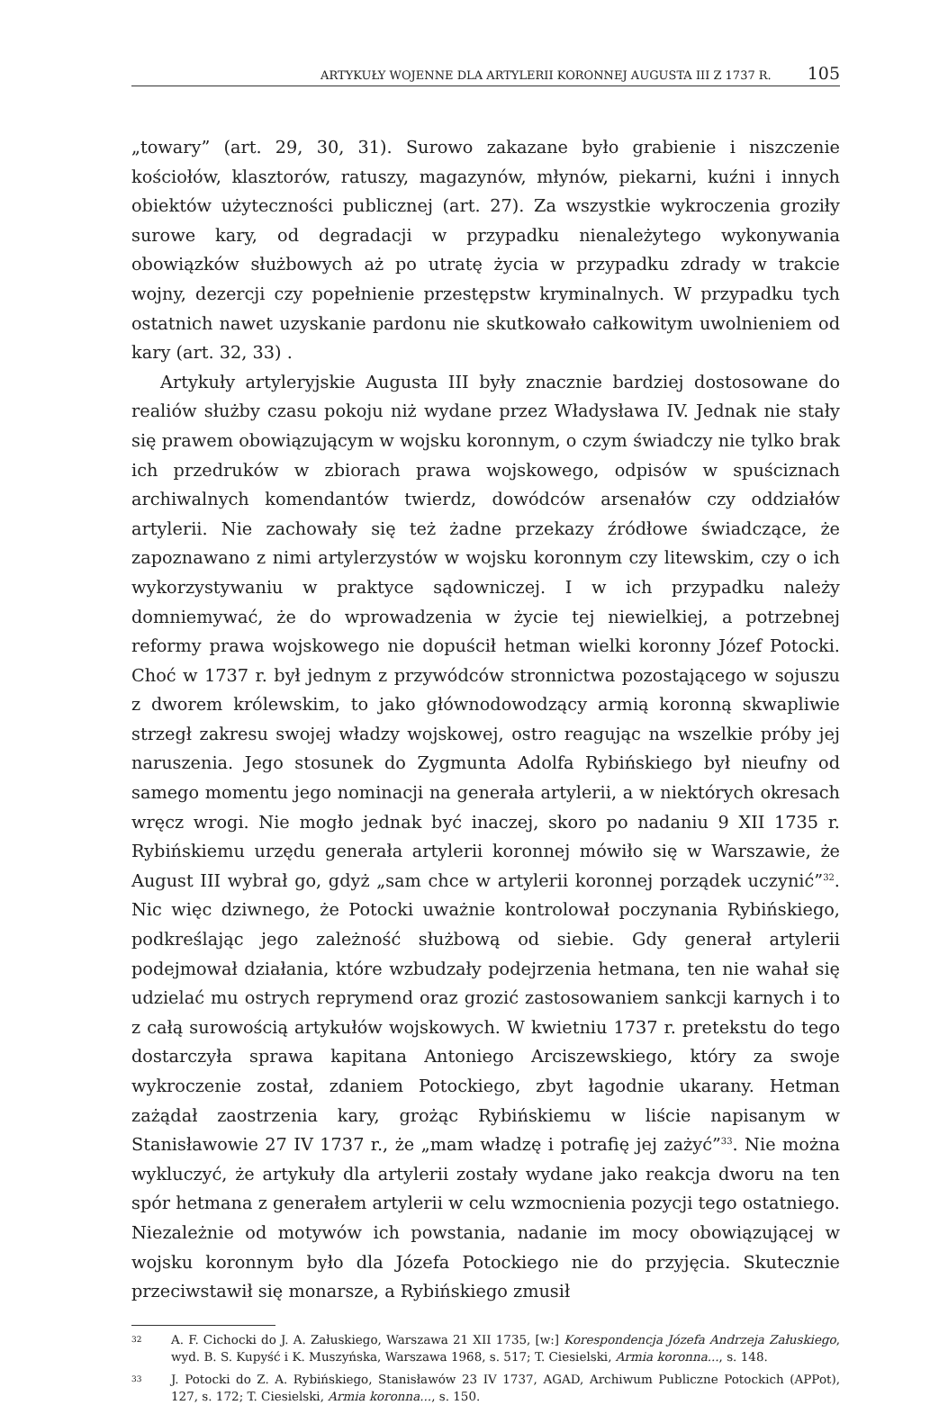ARTYKUŁY WOJENNE DLA ARTYLERII KORONNEJ AUGUSTA III Z 1737 R. 105
„towary” (art. 29, 30, 31). Surowo zakazane było grabienie i niszczenie kościołów, klasztorów, ratuszy, magazynów, młynów, piekarni, kuźni i innych obiektów użyteczności publicznej (art. 27). Za wszystkie wykroczenia groziły surowe kary, od degradacji w przypadku nienależytego wykonywania obowiązków służbowych aż po utratę życia w przypadku zdrady w trakcie wojny, dezercji czy popełnienie przestępstw kryminalnych. W przypadku tych ostatnich nawet uzyskanie pardonu nie skutkowało całkowitym uwolnieniem od kary (art. 32, 33) .
Artykuły artyleryjskie Augusta III były znacznie bardziej dostosowane do realiów służby czasu pokoju niż wydane przez Władysława IV. Jednak nie stały się prawem obowiązującym w wojsku koronnym, o czym świadczy nie tylko brak ich przedruków w zbiorach prawa wojskowego, odpisów w spuściznach archiwalnych komendantów twierdz, dowódców arsenałów czy oddziałów artylerii. Nie zachowały się też żadne przekazy źródłowe świadczące, że zapoznawano z nimi artylerzystów w wojsku koronnym czy litewskim, czy o ich wykorzystywaniu w praktyce sądowniczej. I w ich przypadku należy domniemywać, że do wprowadzenia w życie tej niewielkiej, a potrzebnej reformy prawa wojskowego nie dopuścił hetman wielki koronny Józef Potocki. Choć w 1737 r. był jednym z przywódców stronnictwa pozostającego w sojuszu z dworem królewskim, to jako głównodowodzący armią koronną skwapliwie strzegł zakresu swojej władzy wojskowej, ostro reagując na wszelkie próby jej naruszenia. Jego stosunek do Zygmunta Adolfa Rybińskiego był nieufny od samego momentu jego nominacji na generała artylerii, a w niektórych okresach wręcz wrogi. Nie mogło jednak być inaczej, skoro po nadaniu 9 XII 1735 r. Rybińskiemu urzędu generała artylerii koronnej mówiło się w Warszawie, że August III wybrał go, gdyż „sam chce w artylerii koronnej porządek uczynić”<sup>32</sup>. Nic więc dziwnego, że Potocki uważnie kontrolował poczynania Rybińskiego, podkreślając jego zależność służbową od siebie. Gdy generał artylerii podejmował działania, które wzbudzały podejrzenia hetmana, ten nie wahał się udzielać mu ostrych reprymend oraz grozić zastosowaniem sankcji karnych i to z całą surowością artykułów wojskowych. W kwietniu 1737 r. pretekstu do tego dostarczyła sprawa kapitana Antoniego Arciszewskiego, który za swoje wykroczenie został, zdaniem Potockiego, zbyt łagodnie ukarany. Hetman zażądał zaostrzenia kary, grożąc Rybińskiemu w liście napisanym w Stanisławowie 27 IV 1737 r., że „mam władzę i potrafię jej zażyć”<sup>33</sup>. Nie można wykluczyć, że artykuły dla artylerii zostały wydane jako reakcja dworu na ten spór hetmana z generałem artylerii w celu wzmocnienia pozycji tego ostatniego. Niezależnie od motywów ich powstania, nadanie im mocy obowiązującej w wojsku koronnym było dla Józefa Potockiego nie do przyjęcia. Skutecznie przeciwstawił się monarsze, a Rybińskiego zmusił
32 A. F. Cichocki do J. A. Załuskiego, Warszawa 21 XII 1735, [w:] Korespondencja Józefa Andrzeja Załuskiego, wyd. B. S. Kupyść i K. Muszyńska, Warszawa 1968, s. 517; T. Ciesielski, Armia koronna..., s. 148.
33 J. Potocki do Z. A. Rybińskiego, Stanisławów 23 IV 1737, AGAD, Archiwum Publiczne Potockich (APPot), 127, s. 172; T. Ciesielski, Armia koronna..., s. 150.